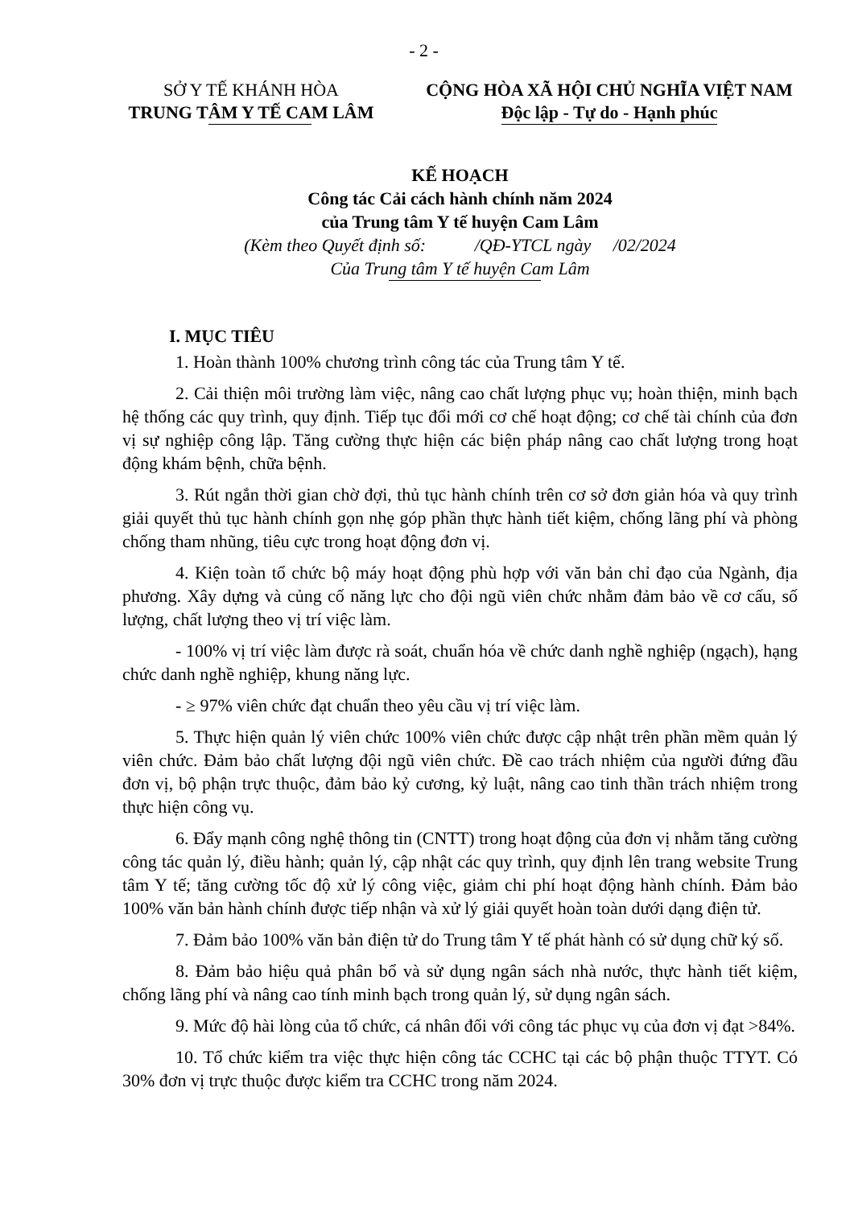- 2 -
SỞ Y TẾ KHÁNH HÒA
TRUNG TÂM Y TẾ CAM LÂM
CỘNG HÒA XÃ HỘI CHỦ NGHĨA VIỆT NAM
Độc lập - Tự do - Hạnh phúc
KẾ HOẠCH
Công tác Cải cách hành chính năm 2024
của Trung tâm Y tế huyện Cam Lâm
(Kèm theo Quyết định số: /QĐ-YTCL ngày /02/2024
Của Trung tâm Y tế huyện Cam Lâm
I. MỤC TIÊU
1. Hoàn thành 100% chương trình công tác của Trung tâm Y tế.
2. Cải thiện môi trường làm việc, nâng cao chất lượng phục vụ; hoàn thiện, minh bạch hệ thống các quy trình, quy định. Tiếp tục đổi mới cơ chế hoạt động; cơ chế tài chính của đơn vị sự nghiệp công lập. Tăng cường thực hiện các biện pháp nâng cao chất lượng trong hoạt động khám bệnh, chữa bệnh.
3. Rút ngắn thời gian chờ đợi, thủ tục hành chính trên cơ sở đơn giản hóa và quy trình giải quyết thủ tục hành chính gọn nhẹ góp phần thực hành tiết kiệm, chống lãng phí và phòng chống tham nhũng, tiêu cực trong hoạt động đơn vị.
4. Kiện toàn tổ chức bộ máy hoạt động phù hợp với văn bản chỉ đạo của Ngành, địa phương. Xây dựng và củng cố năng lực cho đội ngũ viên chức nhằm đảm bảo về cơ cấu, số lượng, chất lượng theo vị trí việc làm.
- 100% vị trí việc làm được rà soát, chuẩn hóa về chức danh nghề nghiệp (ngạch), hạng chức danh nghề nghiệp, khung năng lực.
- ≥ 97% viên chức đạt chuẩn theo yêu cầu vị trí việc làm.
5. Thực hiện quản lý viên chức 100% viên chức được cập nhật trên phần mềm quản lý viên chức. Đảm bảo chất lượng đội ngũ viên chức. Đề cao trách nhiệm của người đứng đầu đơn vị, bộ phận trực thuộc, đảm bảo kỷ cương, kỷ luật, nâng cao tinh thần trách nhiệm trong thực hiện công vụ.
6. Đẩy mạnh công nghệ thông tin (CNTT) trong hoạt động của đơn vị nhằm tăng cường công tác quản lý, điều hành; quản lý, cập nhật các quy trình, quy định lên trang website Trung tâm Y tế; tăng cường tốc độ xử lý công việc, giảm chi phí hoạt động hành chính. Đảm bảo 100% văn bản hành chính được tiếp nhận và xử lý giải quyết hoàn toàn dưới dạng điện tử.
7. Đảm bảo 100% văn bản điện tử do Trung tâm Y tế phát hành có sử dụng chữ ký số.
8. Đảm bảo hiệu quả phân bổ và sử dụng ngân sách nhà nước, thực hành tiết kiệm, chống lãng phí và nâng cao tính minh bạch trong quản lý, sử dụng ngân sách.
9. Mức độ hài lòng của tổ chức, cá nhân đối với công tác phục vụ của đơn vị đạt >84%.
10. Tổ chức kiểm tra việc thực hiện công tác CCHC tại các bộ phận thuộc TTYT. Có 30% đơn vị trực thuộc được kiểm tra CCHC trong năm 2024.